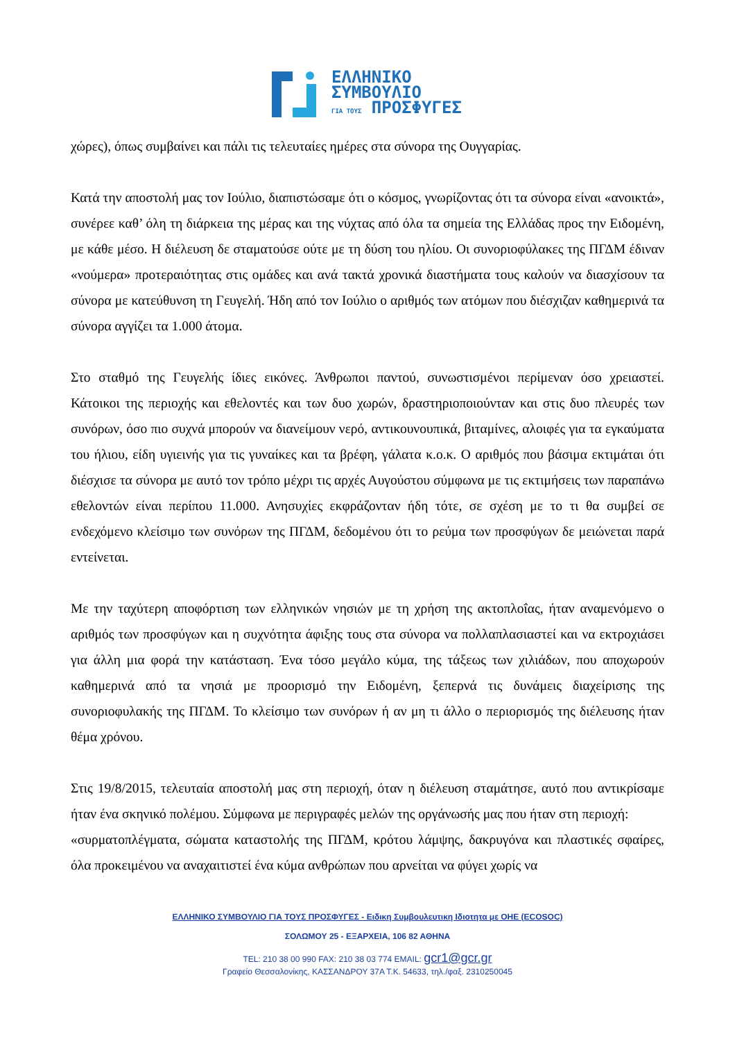ΕΛΛΗΝΙΚΟ
ΣΥΜΒΟΥΛΙΟ
ΓΙΑ ΤΟΥΣ ΠΡΟΣΦΥΓΕΣ
χώρες), όπως συμβαίνει και πάλι τις τελευταίες ημέρες στα σύνορα της Ουγγαρίας.
Κατά την αποστολή μας τον Ιούλιο, διαπιστώσαμε ότι ο κόσμος, γνωρίζοντας ότι τα σύνορα είναι «ανοικτά», συνέρεε καθ’ όλη τη διάρκεια της μέρας και της νύχτας από όλα τα σημεία της Ελλάδας προς την Ειδομένη, με κάθε μέσο. Η διέλευση δε σταματούσε ούτε με τη δύση του ηλίου. Οι συνοριοφύλακες της ΠΓΔΜ έδιναν «νούμερα» προτεραιότητας στις ομάδες και ανά τακτά χρονικά διαστήματα τους καλούν να διασχίσουν τα σύνορα με κατεύθυνση τη Γευγελή. Ήδη από τον Ιούλιο ο αριθμός των ατόμων που διέσχιζαν καθημερινά τα σύνορα αγγίζει τα 1.000 άτομα.
Στο σταθμό της Γευγελής ίδιες εικόνες. Άνθρωποι παντού, συνωστισμένοι περίμεναν όσο χρειαστεί. Κάτοικοι της περιοχής και εθελοντές και των δυο χωρών, δραστηριοποιούνταν και στις δυο πλευρές των συνόρων, όσο πιο συχνά μπορούν να διανείμουν νερό, αντικουνουπικά, βιταμίνες, αλοιφές για τα εγκαύματα του ήλιου, είδη υγιεινής για τις γυναίκες και τα βρέφη, γάλατα κ.ο.κ. Ο αριθμός που βάσιμα εκτιμάται ότι διέσχισε τα σύνορα με αυτό τον τρόπο μέχρι τις αρχές Αυγούστου σύμφωνα με τις εκτιμήσεις των παραπάνω εθελοντών είναι περίπου 11.000. Ανησυχίες εκφράζονταν ήδη τότε, σε σχέση με το τι θα συμβεί σε ενδεχόμενο κλείσιμο των συνόρων της ΠΓΔΜ, δεδομένου ότι το ρεύμα των προσφύγων δε μειώνεται παρά εντείνεται.
Με την ταχύτερη αποφόρτιση των ελληνικών νησιών με τη χρήση της ακτοπλοΐας, ήταν αναμενόμενο ο αριθμός των προσφύγων και η συχνότητα άφιξης τους στα σύνορα να πολλαπλασιαστεί και να εκτροχιάσει για άλλη μια φορά την κατάσταση. Ένα τόσο μεγάλο κύμα, της τάξεως των χιλιάδων, που αποχωρούν καθημερινά από τα νησιά με προορισμό την Ειδομένη, ξεπερνά τις δυνάμεις διαχείρισης της συνοριοφυλακής της ΠΓΔΜ. Το κλείσιμο των συνόρων ή αν μη τι άλλο ο περιορισμός της διέλευσης ήταν θέμα χρόνου.
Στις 19/8/2015, τελευταία αποστολή μας στη περιοχή, όταν η διέλευση σταμάτησε, αυτό που αντικρίσαμε ήταν ένα σκηνικό πολέμου. Σύμφωνα με περιγραφές μελών της οργάνωσής μας που ήταν στη περιοχή:
«συρματοπλέγματα, σώματα καταστολής της ΠΓΔΜ, κρότου λάμψης, δακρυγόνα και πλαστικές σφαίρες, όλα προκειμένου να αναχαιτιστεί ένα κύμα ανθρώπων που αρνείται να φύγει χωρίς να
ΕΛΛΗΝΙΚΟ ΣΥΜΒΟΥΛΙΟ ΓΙΑ ΤΟΥΣ ΠΡΟΣΦΥΓΕΣ - Ειδικη Συμβουλευτικη Ιδιοτητα με ΟΗΕ (ECOSOC)
ΣΟΛΩΜΟΥ 25 - ΕΞΑΡΧΕΙΑ, 106 82 ΑΘΗΝΑ
TEL: 210 38 00 990 FAX: 210 38 03 774 EMAIL: gcr1@gcr.gr
Γραφείο Θεσσαλονίκης, ΚΑΣΣΑΝΔΡΟΥ 37Α Τ.Κ. 54633, τηλ./φαξ. 2310250045